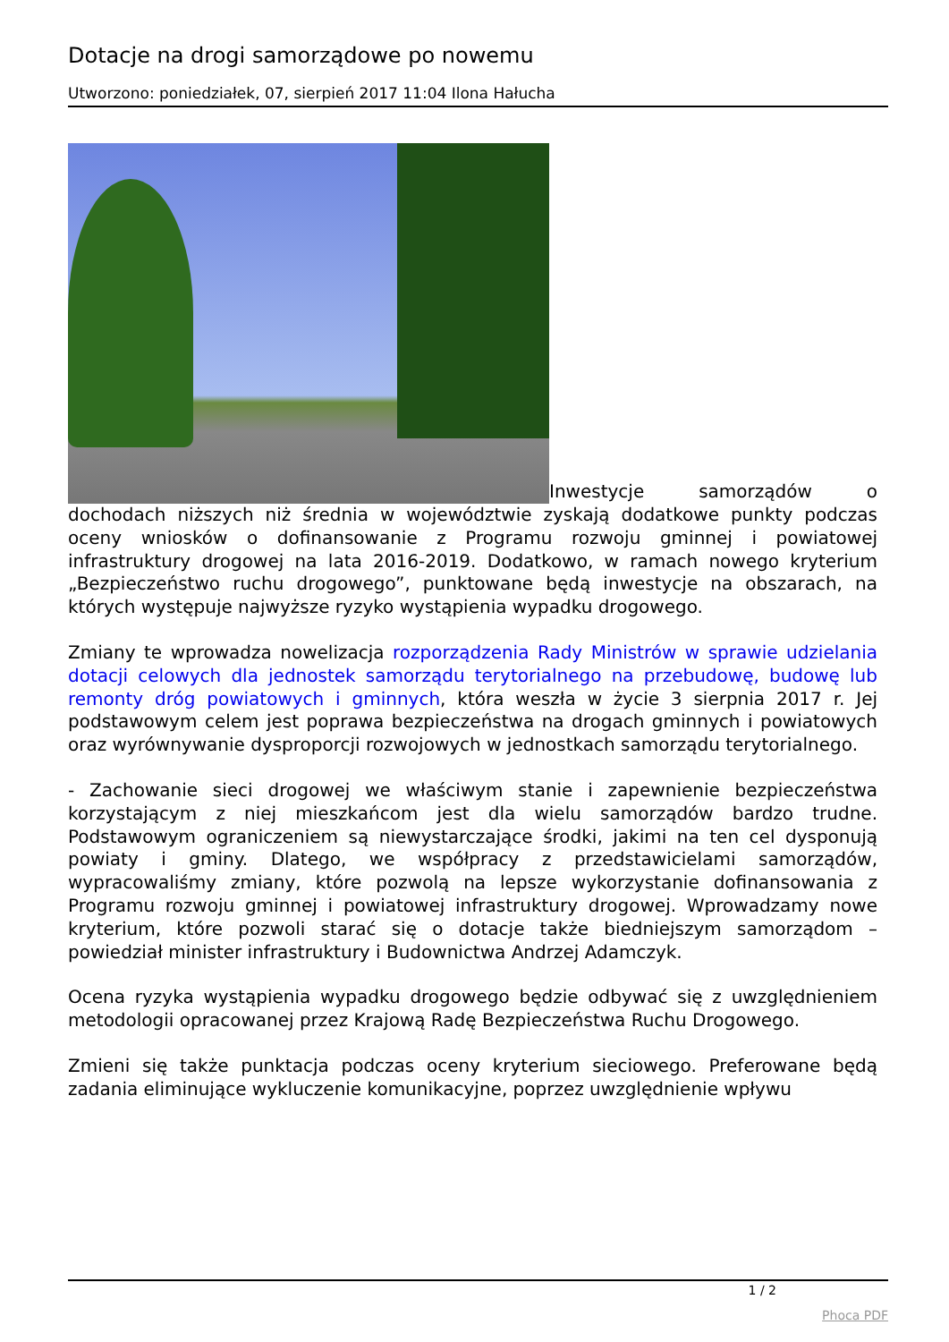Dotacje na drogi samorządowe po nowemu
Utworzono: poniedziałek, 07, sierpień 2017 11:04 Ilona Hałucha
Inwestycje samorządów o dochodach niższych niż średnia w województwie zyskają dodatkowe punkty podczas oceny wniosków o dofinansowanie z Programu rozwoju gminnej i powiatowej infrastruktury drogowej na lata 2016-2019. Dodatkowo, w ramach nowego kryterium „Bezpieczeństwo ruchu drogowego”, punktowane będą inwestycje na obszarach, na których występuje najwyższe ryzyko wystąpienia wypadku drogowego.
Zmiany te wprowadza nowelizacja rozporządzenia Rady Ministrów w sprawie udzielania dotacji celowych dla jednostek samorządu terytorialnego na przebudowę, budowę lub remonty dróg powiatowych i gminnych, która weszła w życie 3 sierpnia 2017 r. Jej podstawowym celem jest poprawa bezpieczeństwa na drogach gminnych i powiatowych oraz wyrównywanie dysproporcji rozwojowych w jednostkach samorządu terytorialnego.
- Zachowanie sieci drogowej we właściwym stanie i zapewnienie bezpieczeństwa korzystającym z niej mieszkańcom jest dla wielu samorządów bardzo trudne. Podstawowym ograniczeniem są niewystarczające środki, jakimi na ten cel dysponują powiaty i gminy. Dlatego, we współpracy z przedstawicielami samorządów, wypracowaliśmy zmiany, które pozwolą na lepsze wykorzystanie dofinansowania z Programu rozwoju gminnej i powiatowej infrastruktury drogowej. Wprowadzamy nowe kryterium, które pozwoli starać się o dotacje także biedniejszym samorządom – powiedział minister infrastruktury i Budownictwa Andrzej Adamczyk.
Ocena ryzyka wystąpienia wypadku drogowego będzie odbywać się z uwzględnieniem metodologii opracowanej przez Krajową Radę Bezpieczeństwa Ruchu Drogowego.
Zmieni się także punktacja podczas oceny kryterium sieciowego. Preferowane będą zadania eliminujące wykluczenie komunikacyjne, poprzez uwzględnienie wpływu
1 / 2
Phoca PDF